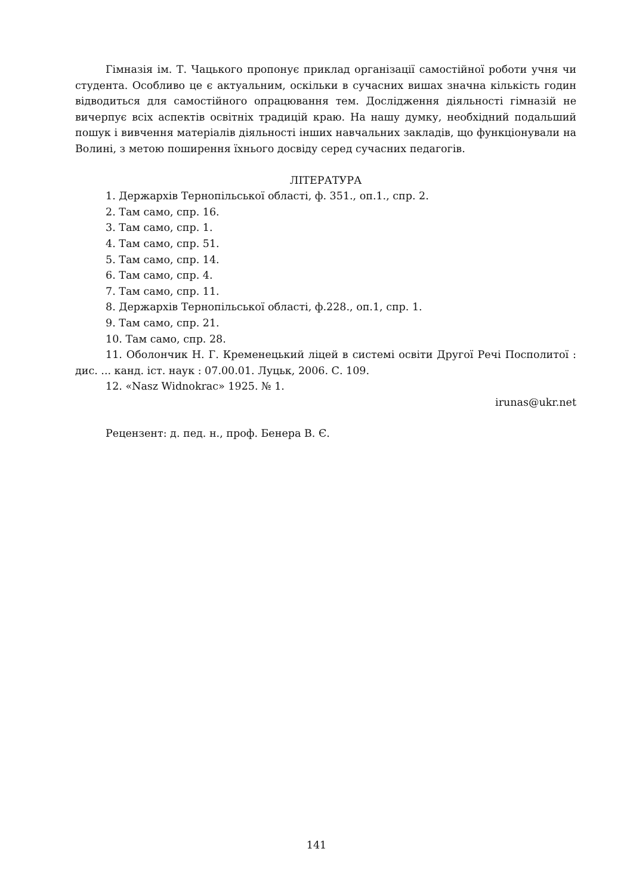Гімназія ім. Т. Чацького пропонує приклад організації самостійної роботи учня чи студента. Особливо це є актуальним, оскільки в сучасних вишах значна кількість годин відводиться для самостійного опрацювання тем. Дослідження діяльності гімназій не вичерпує всіх аспектів освітніх традицій краю. На нашу думку, необхідний подальший пошук і вивчення матеріалів діяльності інших навчальних закладів, що функціонували на Волині, з метою поширення їхнього досвіду серед сучасних педагогів.
ЛІТЕРАТУРА
1. Держархів Тернопільської області, ф. 351., оп.1., спр. 2.
2. Там само, спр. 16.
3. Там само, спр. 1.
4. Там само, спр. 51.
5. Там само, спр. 14.
6. Там само, спр. 4.
7. Там само, спр. 11.
8. Держархів Тернопільської області, ф.228., оп.1, спр. 1.
9. Там само, спр. 21.
10. Там само, спр. 28.
11. Оболончик Н. Г. Кременецький ліцей в системі освіти Другої Речі Посполитої : дис. ... канд. іст. наук : 07.00.01. Луцьк, 2006. С. 109.
12. «Nasz Widnokrac» 1925. № 1.
irunas@ukr.net
Рецензент: д. пед. н., проф. Бенера В. Є.
141